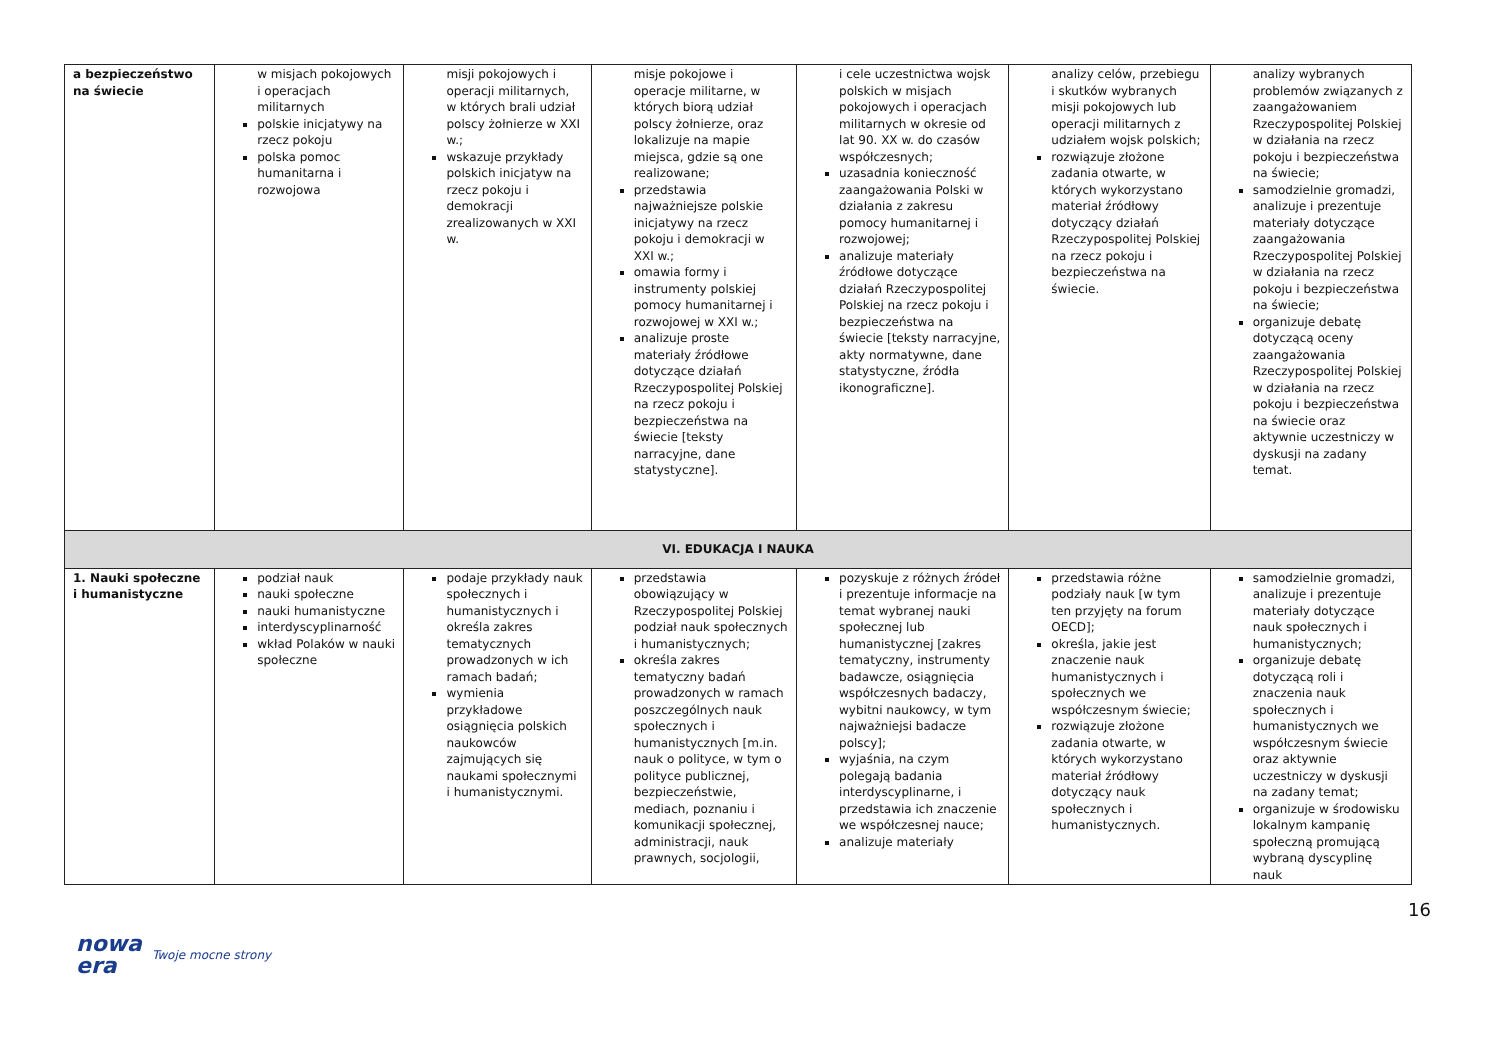| a bezpieczeństwo na świecie | w misjach pokojowych i operacjach militarnych polskie inicjatywy na rzecz pokoju polska pomoc humanitarna i rozwojowa | misji pokojowych i operacji militarnych, w których brali udział polscy żołnierze w XXI w.; wskazuje przykłady polskich inicjatyw na rzecz pokoju i demokracji zrealizowanych w XXI w. | misje pokojowe i operacje militarne, w których biorą udział polscy żołnierze, oraz lokalizuje na mapie miejsca, gdzie są one realizowane; przedstawia najważniejsze polskie inicjatywy na rzecz pokoju i demokracji w XXI w.; omawia formy i instrumenty polskiej pomocy humanitarnej i rozwojowej w XXI w.; analizuje proste materiały źródłowe dotyczące działań Rzeczypospolitej Polskiej na rzecz pokoju i bezpieczeństwa na świecie [teksty narracyjne, dane statystyczne]. | i cele uczestnictwa wojsk polskich w misjach pokojowych i operacjach militarnych w okresie od lat 90. XX w. do czasów współczesnych; uzasadnia konieczność zaangażowania Polski w działania z zakresu pomocy humanitarnej i rozwojowej; analizuje materiały źródłowe dotyczące działań Rzeczypospolitej Polskiej na rzecz pokoju i bezpieczeństwa na świecie [teksty narracyjne, akty normatywne, dane statystyczne, źródła ikonograficzne]. | analizy celów, przebiegu i skutków wybranych misji pokojowych lub operacji militarnych z udziałem wojsk polskich; rozwiązuje złożone zadania otwarte, w których wykorzystano materiał źródłowy dotyczący działań Rzeczypospolitej Polskiej na rzecz pokoju i bezpieczeństwa na świecie. | analizy wybranych problemów związanych z zaangażowaniem Rzeczypospolitej Polskiej w działania na rzecz pokoju i bezpieczeństwa na świecie; samodzielnie gromadzi, analizuje i prezentuje materiały dotyczące zaangażowania Rzeczypospolitej Polskiej w działania na rzecz pokoju i bezpieczeństwa na świecie; organizuje debatę dotyczącą oceny zaangażowania Rzeczypospolitej Polskiej w działania na rzecz pokoju i bezpieczeństwa na świecie oraz aktywnie uczestniczy w dyskusji na zadany temat. |
| VI. EDUKACJA I NAUKA | | | | | | |
| 1. Nauki społeczne i humanistyczne | podział nauk nauki społeczne nauki humanistyczne interdyscyplinarność wkład Polaków w nauki społeczne | podaje przykłady nauk społecznych i humanistycznych i określa zakres tematycznych prowadzonych w ich ramach badań; wymienia przykładowe osiągnięcia polskich naukowców zajmujących się naukami społecznymi i humanistycznymi. | przedstawia obowiązujący w Rzeczypospolitej Polskiej podział nauk społecznych i humanistycznych; określa zakres tematyczny badań prowadzonych w ramach poszczególnych nauk społecznych i humanistycznych [m.in. nauk o polityce, w tym o polityce publicznej, bezpieczeństwie, mediach, poznaniu i komunikacji społecznej, administracji, nauk prawnych, socjologii, | pozyskuje z różnych źródeł i prezentuje informacje na temat wybranej nauki społecznej lub humanistycznej [zakres tematyczny, instrumenty badawcze, osiągnięcia współczesnych badaczy, wybitni naukowcy, w tym najważniejsi badacze polscy]; wyjaśnia, na czym polegają badania interdyscyplinarne, i przedstawia ich znaczenie we współczesnej nauce; analizuje materiały | przedstawia różne podziały nauk [w tym ten przyjęty na forum OECD]; określa, jakie jest znaczenie nauk humanistycznych i społecznych we współczesnym świecie; rozwiązuje złożone zadania otwarte, w których wykorzystano materiał źródłowy dotyczący nauk społecznych i humanistycznych. | samodzielnie gromadzi, analizuje i prezentuje materiały dotyczące nauk społecznych i humanistycznych; organizuje debatę dotyczącą roli i znaczenia nauk społecznych i humanistycznych we współczesnym świecie oraz aktywnie uczestniczy w dyskusji na zadany temat; organizuje w środowisku lokalnym kampanię społeczną promującą wybraną dyscyplinę nauk |
16
nowa
era Twoje mocne strony